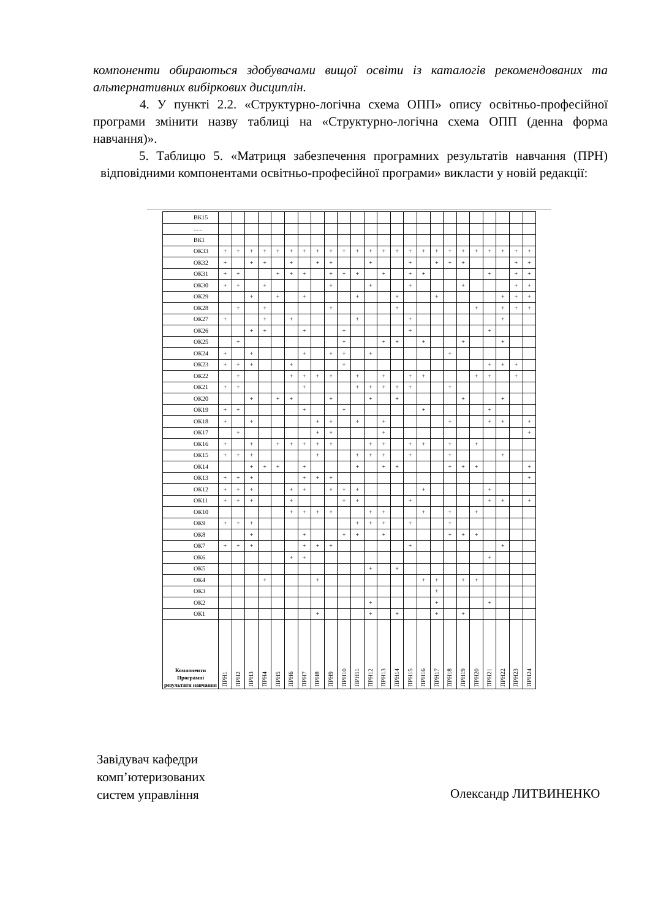компоненти обираються здобувачами вищої освіти із каталогів рекомендованих та альтернативних вибіркових дисциплін.
4. У пункті 2.2. «Структурно-логічна схема ОПП» опису освітньо-професійної програми змінити назву таблиці на «Структурно-логічна схема ОПП (денна форма навчання)».
5. Таблицю 5. «Матриця забезпечення програмних результатів навчання (ПРН) відповідними компонентами освітньо-професійної програми» викласти у новій редакції:
| ВК15 | | | | | | | | | | | | | | | | | | | | | | | | |
| ...... | | | | | | | | | | | | | | | | | | | | | | | | |
| ВК1 | | | | | | | | | | | | | | | | | | | | | | | | |
| ОК33 | + | + | + | + | + | + | + | + | + | + | + | + | + | + | + | + | + | + | + | + | + | + | + | + |
| ОК32 | + | | + | + | | + | | + | + | | | + | | | + | | + | + | + | | | | + | + |
| ОК31 | + | + | | | + | + | + | | + | + | + | | + | | + | + | | | | | + | | + | + |
| ОК30 | + | + | | + | | | | | + | | | + | | | + | | | | + | | | | + | + |
| ОК29 | | | + | | + | | + | | | | + | | | + | | | + | | | | | + | + | + |
| ОК28 | | + | | + | | | | | + | | | | | + | | | | | | + | | + | + | + |
| ОК27 | + | | | + | | + | | | | | + | | | | + | | | | | | | + | | |
| ОК26 | | | + | + | | | + | | | + | | | | | + | | | | | | + | | | |
| ОК25 | | + | | | | | | | | + | | | + | + | | + | | | + | | | + | | |
| ОК24 | + | | + | | | | + | | + | + | | + | | | | | | + | | | | | | |
| ОК23 | + | + | + | | | + | | | | + | | | | | | | | | | | + | + | + | |
| ОК22 | | + | | | | + | + | + | + | | + | | + | | + | + | | | | + | + | | + | |
| ОК21 | + | + | | | | | + | | | | + | + | + | + | + | | | + | | | | | | |
| ОК20 | | | + | | + | + | | | + | | | + | | + | | | | | + | | | + | | |
| ОК19 | + | + | | | | | + | | | + | | | | | | + | | | | | + | | | |
| ОК18 | + | | + | | | | | + | + | | + | | + | | | | | + | | | + | + | | + |
| ОК17 | | + | | | | | | + | + | | | | + | | | | | | | | | | | + |
| ОК16 | + | | + | | + | + | + | + | + | | | + | + | | + | + | | + | | + | | | | |
| ОК15 | + | + | + | | | | | + | | | + | + | + | | + | | | + | | | | + | | |
| ОК14 | | | + | + | + | | + | | | | + | | + | + | | | | + | + | + | | | | + |
| ОК13 | + | + | + | | | | + | + | + | | | | | | | | | | | | | | | + |
| ОК12 | + | + | + | | | + | + | | + | + | + | | | | | + | | | | | + | | | |
| ОК11 | + | + | + | | | + | | | | + | + | | | | + | | | | | | + | + | | + |
| ОК10 | | | | | | + | + | + | + | | | + | + | | | + | | + | | + | | | | |
| ОК9 | + | + | + | | | | | | | | + | + | + | | + | | | + | | | | | | |
| ОК8 | | | + | | | | + | | | + | + | | + | | | | | + | + | + | | | | |
| ОК7 | + | + | + | | | | + | + | + | | | | | | + | | | | | | | + | | |
| ОК6 | | | | | | + | + | | | | | | | | | | | | | | + | | | |
| ОК5 | | | | | | | | | | | | + | | + | | | | | | | | | | |
| ОК4 | | | | + | | | | + | | | | | | | | + | + | | + | + | | | | |
| ОК3 | | | | | | | | | | | | | | | | | + | | | | | | | |
| ОК2 | | | | | | | | | | | | + | | | | | + | | | | + | | | |
| ОК1 | | | | | | | | + | | | | + | | + | | | + | | + | | | | | |
| Компоненти Програмні результати навчання | ПРН1 | ПРН2 | ПРН3 | ПРН4 | ПРН5 | ПРН6 | ПРН7 | ПРН8 | ПРН9 | ПРН10 | ПРН11 | ПРН12 | ПРН13 | ПРН14 | ПРН15 | ПРН16 | ПРН17 | ПРН18 | ПРН19 | ПРН20 | ПРН21 | ПРН22 | ПРН23 | ПРН24 |
Завідувач кафедри
комп’ютеризованих
систем управління
Олександр ЛИТВИНЕНКО